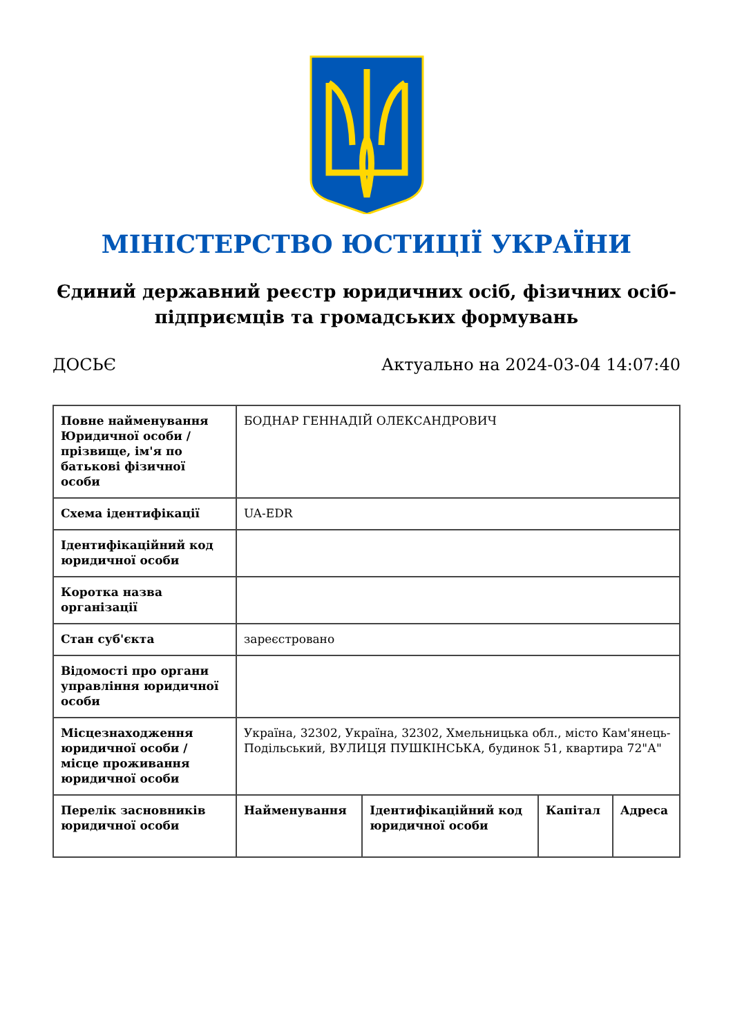МІНІСТЕРСТВО ЮСТИЦІЇ УКРАЇНИ
Єдиний державний реєстр юридичних осіб, фізичних осіб-підприємців та громадських формувань
ДОСЬЄ Актуально на 2024-03-04 14:07:40
| Повне найменування Юридичної особи / прізвище, ім'я по батькові фізичної особи | БОДНАР ГЕННАДІЙ ОЛЕКСАНДРОВИЧ | | | |
| Схема ідентифікації | UA-EDR | | | |
| Ідентифікаційний код юридичної особи | | | | |
| Коротка назва організації | | | | |
| Стан суб'єкта | зареєстровано | | | |
| Відомості про органи управління юридичної особи | | | | |
| Місцезнаходження юридичної особи / місце проживання юридичної особи | Україна, 32302, Україна, 32302, Хмельницька обл., місто Кам'янець-Подільський, ВУЛИЦЯ ПУШКІНСЬКА, будинок 51, квартира 72"А" | | | |
| Перелік засновників юридичної особи | Найменування | Ідентифікаційний код юридичної особи | Капітал | Адреса |